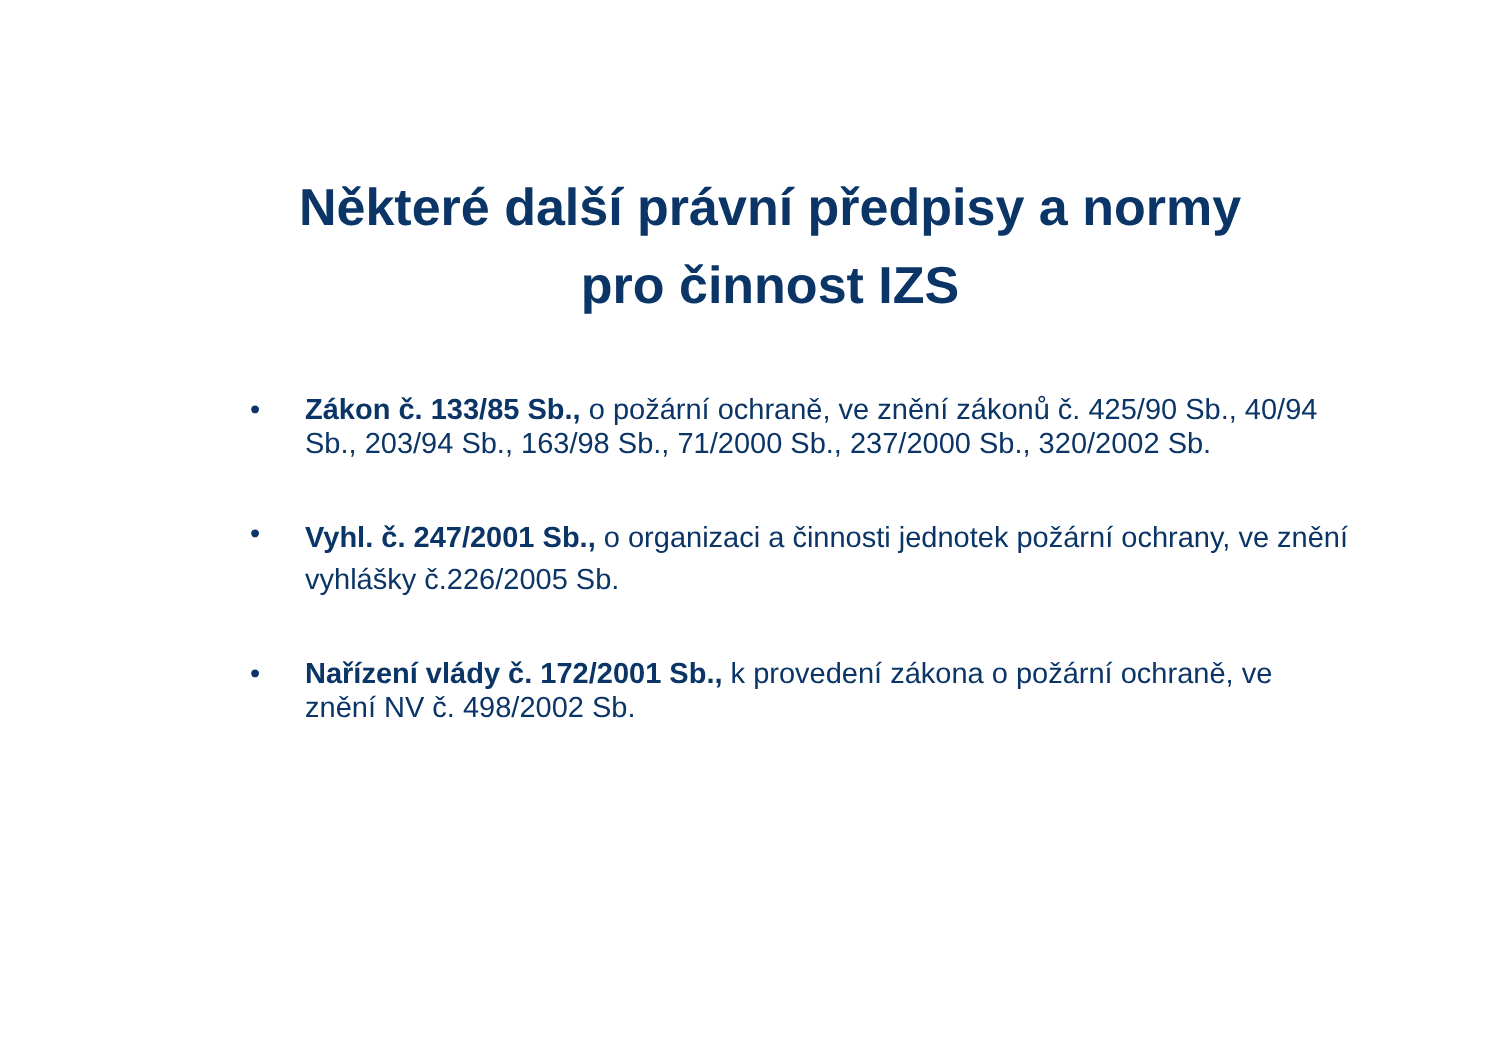Některé další právní předpisy a normy
pro činnost IZS
• Zákon č. 133/85 Sb., o požární ochraně, ve znění zákonů č. 425/90 Sb., 40/94 Sb., 203/94 Sb., 163/98 Sb., 71/2000 Sb., 237/2000 Sb., 320/2002 Sb.
• Vyhl. č. 247/2001 Sb., o organizaci a činnosti jednotek požární ochrany, ve znění vyhlášky č.226/2005 Sb.
• Nařízení vlády č. 172/2001 Sb., k provedení zákona o požární ochraně, ve znění NV č. 498/2002 Sb.